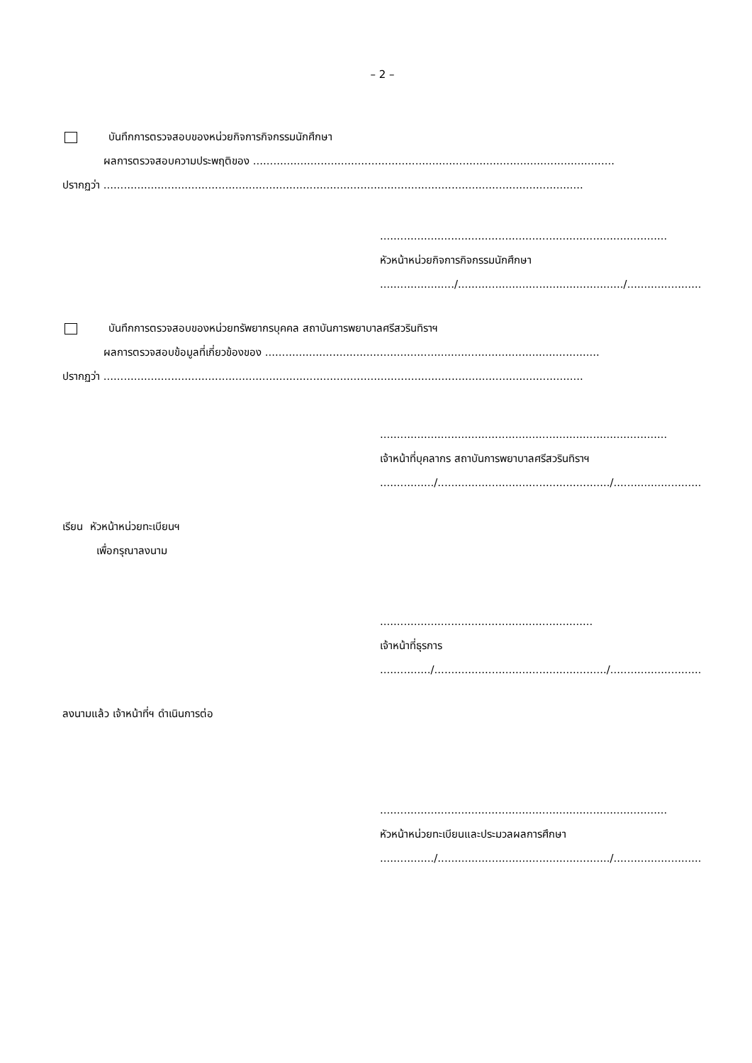– 2 –
บันทึกการตรวจสอบของหน่วยกิจการกิจกรรมนักศึกษา
ผลการตรวจสอบความประพฤติของ ...........................................................................................................
ปรากฏว่า ..............................................................................................................................................
.....................................................................................
หัวหน้าหน่วยกิจการกิจกรรมนักศึกษา
....................../................................................./..........................
บันทึกการตรวจสอบของหน่วยทรัพยากรบุคคล สถาบันการพยาบาลศรีสวรินทิราฯ
ผลการตรวจสอบข้อมูลที่เกี่ยวข้องของ ...................................................................................................
ปรากฏว่า ..............................................................................................................................................
.....................................................................................
เจ้าหน้าที่บุคลากร สถาบันการพยาบาลศรีสวรินทิราฯ
................/.................................................../..........................
เรียน หัวหน้าหน่วยทะเบียนฯ
เพื่อกรุณาลงนาม
...............................................................
เจ้าหน้าที่ธุรการ
.............../.................................................../.............................
ลงนามแล้ว เจ้าหน้าที่ฯ ดำเนินการต่อ
.....................................................................................
หัวหน้าหน่วยทะเบียนและประมวลผลการศึกษา
................/.................................................../..........................